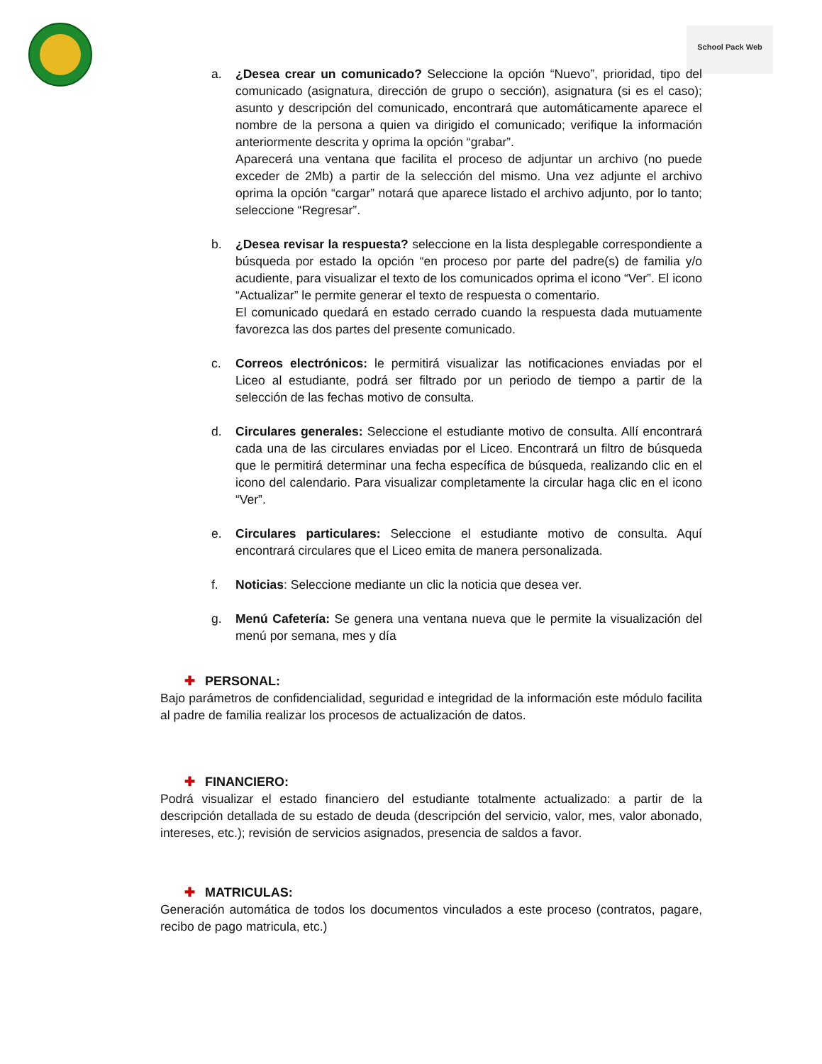School Pack Web
a. ¿Desea crear un comunicado? Seleccione la opción “Nuevo”, prioridad, tipo del comunicado (asignatura, dirección de grupo o sección), asignatura (si es el caso); asunto y descripción del comunicado, encontrará que automáticamente aparece el nombre de la persona a quien va dirigido el comunicado; verifique la información anteriormente descrita y oprima la opción “grabar”.
Aparecerá una ventana que facilita el proceso de adjuntar un archivo (no puede exceder de 2Mb) a partir de la selección del mismo. Una vez adjunte el archivo oprima la opción “cargar” notará que aparece listado el archivo adjunto, por lo tanto; seleccione “Regresar”.
b. ¿Desea revisar la respuesta? seleccione en la lista desplegable correspondiente a búsqueda por estado la opción “en proceso por parte del padre(s) de familia y/o acudiente, para visualizar el texto de los comunicados oprima el icono “Ver”. El icono “Actualizar” le permite generar el texto de respuesta o comentario.
El comunicado quedará en estado cerrado cuando la respuesta dada mutuamente favorezca las dos partes del presente comunicado.
c. Correos electrónicos: le permitirá visualizar las notificaciones enviadas por el Liceo al estudiante, podrá ser filtrado por un periodo de tiempo a partir de la selección de las fechas motivo de consulta.
d. Circulares generales: Seleccione el estudiante motivo de consulta. Allí encontrará cada una de las circulares enviadas por el Liceo. Encontrará un filtro de búsqueda que le permitirá determinar una fecha específica de búsqueda, realizando clic en el icono del calendario. Para visualizar completamente la circular haga clic en el icono “Ver”.
e. Circulares particulares: Seleccione el estudiante motivo de consulta. Aquí encontrará circulares que el Liceo emita de manera personalizada.
f. Noticias: Seleccione mediante un clic la noticia que desea ver.
g. Menú Cafetería: Se genera una ventana nueva que le permite la visualización del menú por semana, mes y día
✚ PERSONAL:
Bajo parámetros de confidencialidad, seguridad e integridad de la información este módulo facilita al padre de familia realizar los procesos de actualización de datos.
✚ FINANCIERO:
Podrá visualizar el estado financiero del estudiante totalmente actualizado: a partir de la descripción detallada de su estado de deuda (descripción del servicio, valor, mes, valor abonado, intereses, etc.); revisión de servicios asignados, presencia de saldos a favor.
✚ MATRICULAS:
Generación automática de todos los documentos vinculados a este proceso (contratos, pagare, recibo de pago matricula, etc.)